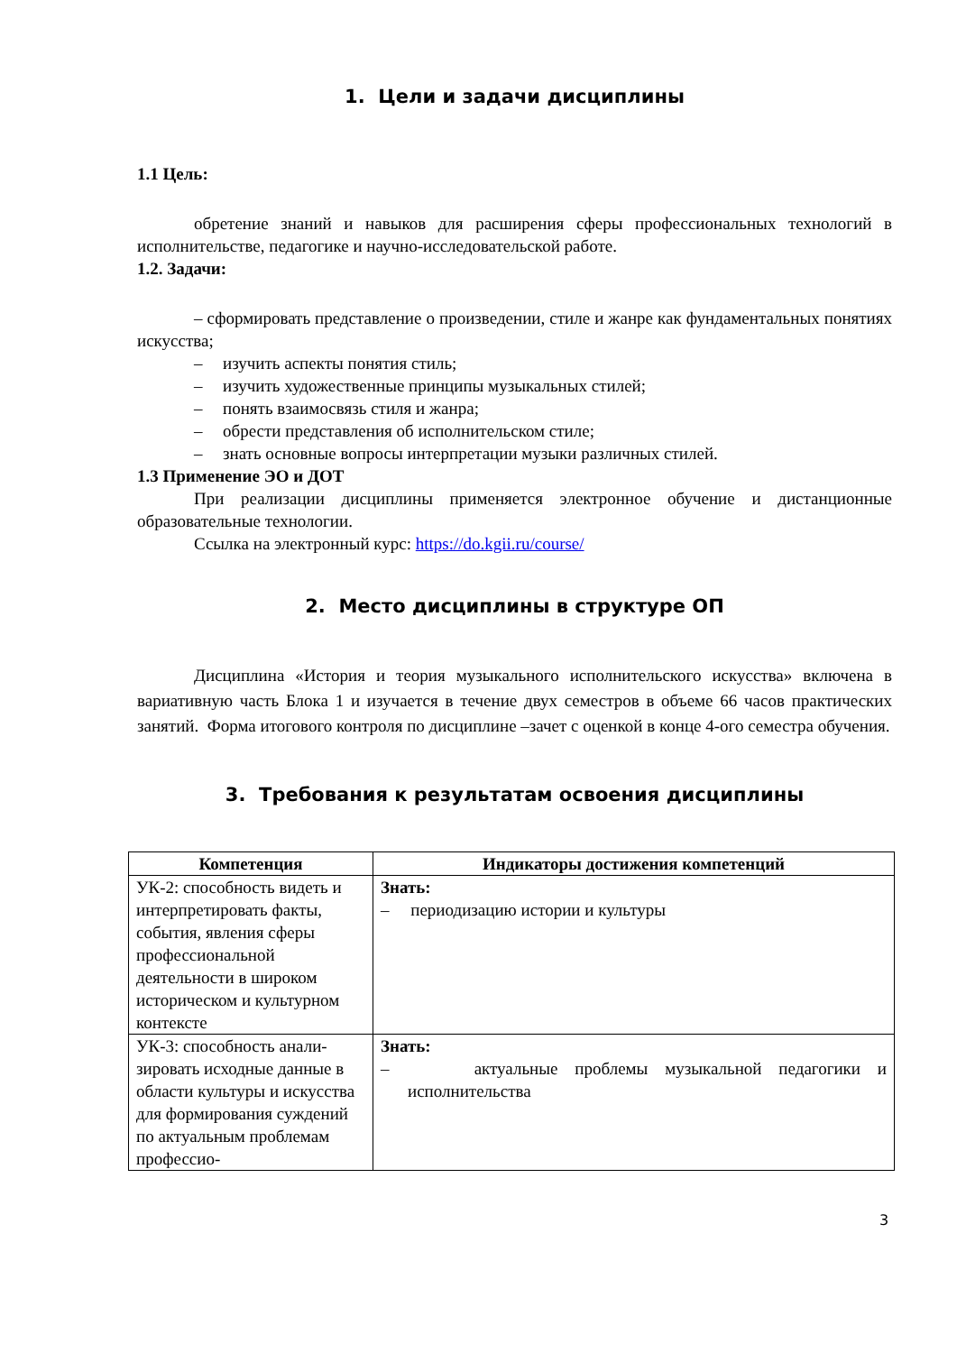1. Цели и задачи дисциплины
1.1 Цель:
обретение знаний и навыков для расширения сферы профессиональных технологий в исполнительстве, педагогике и научно-исследовательской работе.
1.2. Задачи:
– сформировать представление о произведении, стиле и жанре как фундаментальных понятиях искусства;
– изучить аспекты понятия стиль;
– изучить художественные принципы музыкальных стилей;
– понять взаимосвязь стиля и жанра;
– обрести представления об исполнительском стиле;
– знать основные вопросы интерпретации музыки различных стилей.
1.3 Применение ЭО и ДОТ
При реализации дисциплины применяется электронное обучение и дистанционные образовательные технологии.
Ссылка на электронный курс: https://do.kgii.ru/course/
2. Место дисциплины в структуре ОП
Дисциплина «История и теория музыкального исполнительского искусства» включена в вариативную часть Блока 1 и изучается в течение двух семестров в объеме 66 часов практических занятий. Форма итогового контроля по дисциплине –зачет с оценкой в конце 4-ого семестра обучения.
3. Требования к результатам освоения дисциплины
| Компетенция | Индикаторы достижения компетенций |
| --- | --- |
| УК-2: способность видеть и интерпретировать факты, события, явления сферы профессиональной деятельности в широком историческом и культурном контексте | Знать: – периодизацию истории и культуры |
| УК-3: способность анали-зировать исходные данные в области культуры и искусства для формирования суждений по актуальным проблемам профессио- | Знать: – актуальные проблемы музыкальной педагогики и исполнительства |
3